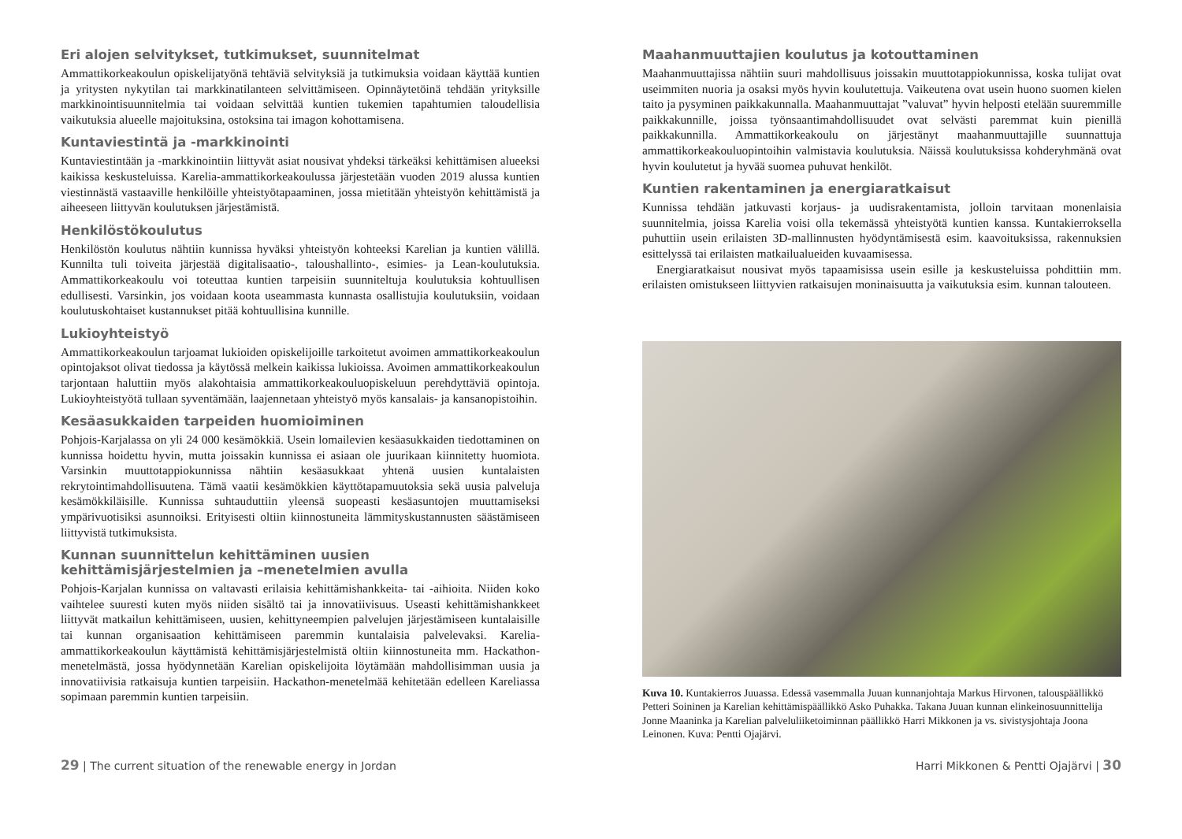Eri alojen selvitykset, tutkimukset, suunnitelmat
Ammattikorkeakoulun opiskelijatyönä tehtäviä selvityksiä ja tutkimuksia voidaan käyttää kuntien ja yritysten nykytilan tai markkinatilanteen selvittämiseen. Opinnäytetöinä tehdään yrityksille markkinointisuunnitelmia tai voidaan selvittää kuntien tukemien tapahtumien taloudellisia vaikutuksia alueelle majoituksina, ostoksina tai imagon kohottamisena.
Kuntaviestintä ja -markkinointi
Kuntaviestintään ja -markkinointiin liittyvät asiat nousivat yhdeksi tärkeäksi kehittämisen alueeksi kaikissa keskusteluissa. Karelia-ammattikorkeakoulussa järjestetään vuoden 2019 alussa kuntien viestinnästä vastaaville henkilöille yhteistyötapaaminen, jossa mietitään yhteistyön kehittämistä ja aiheeseen liittyvän koulutuksen järjestämistä.
Henkilöstökoulutus
Henkilöstön koulutus nähtiin kunnissa hyväksi yhteistyön kohteeksi Karelian ja kuntien välillä. Kunnilta tuli toiveita järjestää digitalisaatio-, taloushallinto-, esimies- ja Lean-koulutuksia. Ammattikorkeakoulu voi toteuttaa kuntien tarpeisiin suunniteltuja koulutuksia kohtuullisen edullisesti. Varsinkin, jos voidaan koota useammasta kunnasta osallistujia koulutuksiin, voidaan koulutuskohtaiset kustannukset pitää kohtuullisina kunnille.
Lukioyhteistyö
Ammattikorkeakoulun tarjoamat lukioiden opiskelijoille tarkoitetut avoimen ammattikorkeakoulun opintojaksot olivat tiedossa ja käytössä melkein kaikissa lukioissa. Avoimen ammattikorkeakoulun tarjontaan haluttiin myös alakohtaisia ammattikorkeakouluopiskeluun perehdyttäviä opintoja. Lukioyhteistyötä tullaan syventämään, laajennetaan yhteistyö myös kansalais- ja kansanopistoihin.
Kesäasukkaiden tarpeiden huomioiminen
Pohjois-Karjalassa on yli 24 000 kesämökkiä. Usein lomailevien kesäasukkaiden tiedottaminen on kunnissa hoidettu hyvin, mutta joissakin kunnissa ei asiaan ole juurikaan kiinnitetty huomiota. Varsinkin muuttotappiokunnissa nähtiin kesäasukkaat yhtenä uusien kuntalaisten rekrytointimahdollisuutena. Tämä vaatii kesämökkien käyttötapamuutoksia sekä uusia palveluja kesämökkiläisille. Kunnissa suhtauduttiin yleensä suopeasti kesäasuntojen muuttamiseksi ympärivuotisiksi asunnoiksi. Erityisesti oltiin kiinnostuneita lämmityskustannusten säästämiseen liittyvistä tutkimuksista.
Kunnan suunnittelun kehittäminen uusien
kehittämisjärjestelmien ja –menetelmien avulla
Pohjois-Karjalan kunnissa on valtavasti erilaisia kehittämishankkeita- tai -aihioita. Niiden koko vaihtelee suuresti kuten myös niiden sisältö tai ja innovatiivisuus. Useasti kehittämishankkeet liittyvät matkailun kehittämiseen, uusien, kehittyneempien palvelujen järjestämiseen kuntalaisille tai kunnan organisaation kehittämiseen paremmin kuntalaisia palvelevaksi. Karelia-ammattikorkeakoulun käyttämistä kehittämisjärjestelmistä oltiin kiinnostuneita mm. Hackathon-menetelmästä, jossa hyödynnetään Karelian opiskelijoita löytämään mahdollisimman uusia ja innovatiivisia ratkaisuja kuntien tarpeisiin. Hackathon-menetelmää kehitetään edelleen Kareliassa sopimaan paremmin kuntien tarpeisiin.
Maahanmuuttajien koulutus ja kotouttaminen
Maahanmuuttajissa nähtiin suuri mahdollisuus joissakin muuttotappiokunnissa, koska tulijat ovat useimmiten nuoria ja osaksi myös hyvin koulutettuja. Vaikeutena ovat usein huono suomen kielen taito ja pysyminen paikkakunnalla. Maahanmuuttajat ”valuvat” hyvin helposti etelään suuremmille paikkakunnille, joissa työnsaantimahdollisuudet ovat selvästi paremmat kuin pienillä paikkakunnilla. Ammattikorkeakoulu on järjestänyt maahanmuuttajille suunnattuja ammattikorkeakouluopintoihin valmistavia koulutuksia. Näissä koulutuksissa kohderyhmänä ovat hyvin koulutetut ja hyvää suomea puhuvat henkilöt.
Kuntien rakentaminen ja energiaratkaisut
Kunnissa tehdään jatkuvasti korjaus- ja uudisrakentamista, jolloin tarvitaan monenlaisia suunnitelmia, joissa Karelia voisi olla tekemässä yhteistyötä kuntien kanssa. Kuntakierroksella puhuttiin usein erilaisten 3D-mallinnusten hyödyntämisestä esim. kaavoituksissa, rakennuksien esittelyssä tai erilaisten matkailualueiden kuvaamisessa.
Energiaratkaisut nousivat myös tapaamisissa usein esille ja keskusteluissa pohdittiin mm. erilaisten omistukseen liittyvien ratkaisujen moninaisuutta ja vaikutuksia esim. kunnan talouteen.
Kuva 10. Kuntakierros Juuassa. Edessä vasemmalla Juuan kunnanjohtaja Markus Hirvonen, talouspäällikkö Petteri Soininen ja Karelian kehittämispäällikkö Asko Puhakka. Takana Juuan kunnan elinkeinosuunnittelija Jonne Maaninka ja Karelian palveluliiketoiminnan päällikkö Harri Mikkonen ja vs. sivistysjohtaja Joona Leinonen. Kuva: Pentti Ojajärvi.
29 | The current situation of the renewable energy in Jordan Harri Mikkonen & Pentti Ojajärvi | 30